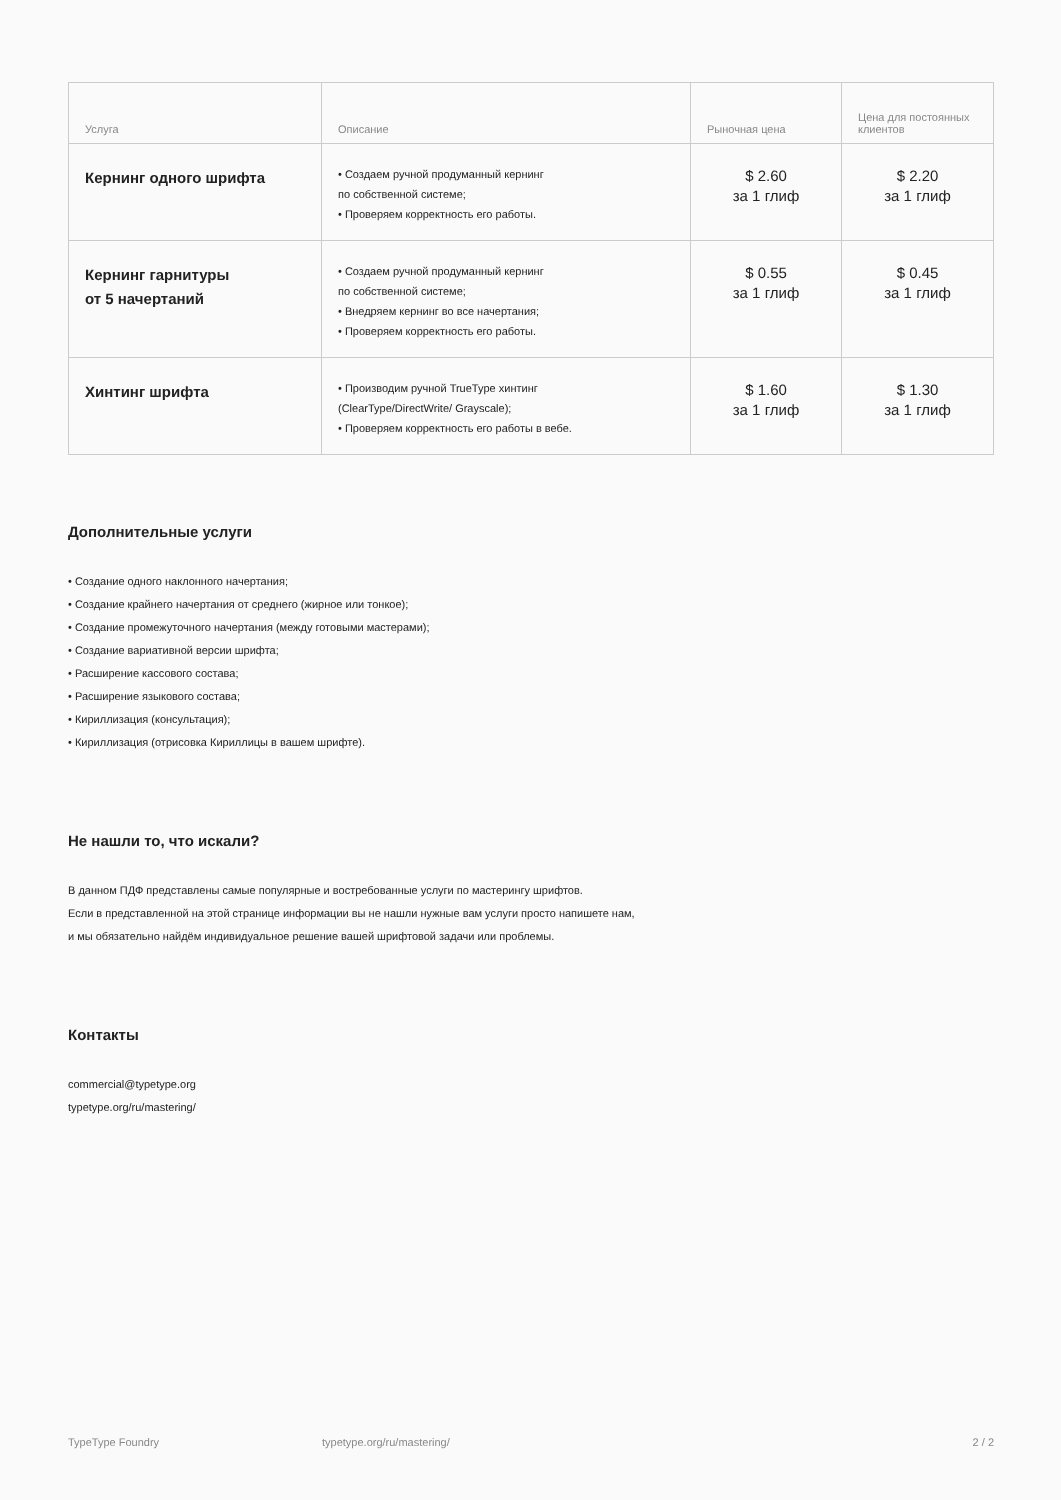| Услуга | Описание | Рыночная цена | Цена для постоянных клиентов |
| --- | --- | --- | --- |
| Кернинг одного шрифта | • Создаем ручной продуманный кернинг по собственной системе; • Проверяем корректность его работы. | $ 2.60 за 1 глиф | $ 2.20 за 1 глиф |
| Кернинг гарнитуры от 5 начертаний | • Создаем ручной продуманный кернинг по собственной системе; • Внедряем кернинг во все начертания; • Проверяем корректность его работы. | $ 0.55 за 1 глиф | $ 0.45 за 1 глиф |
| Хинтинг шрифта | • Производим ручной TrueType хинтинг (ClearType/DirectWrite/ Grayscale); • Проверяем корректность его работы в вебе. | $ 1.60 за 1 глиф | $ 1.30 за 1 глиф |
Дополнительные услуги
• Создание одного наклонного начертания;
• Создание крайнего начертания от среднего (жирное или тонкое);
• Создание промежуточного начертания (между готовыми мастерами);
• Создание вариативной версии шрифта;
• Расширение кассового состава;
• Расширение языкового состава;
• Кириллизация (консультация);
• Кириллизация (отрисовка Кириллицы в вашем шрифте).
Не нашли то, что искали?
В данном ПДФ представлены самые популярные и востребованные услуги по мастерингу шрифтов.
Если в представленной на этой странице информации вы не нашли нужные вам услуги просто напишете нам,
и мы обязательно найдём индивидуальное решение вашей шрифтовой задачи или проблемы.
Контакты
commercial@typetype.org
typetype.org/ru/mastering/
TypeType Foundry typetype.org/ru/mastering/ 2 / 2